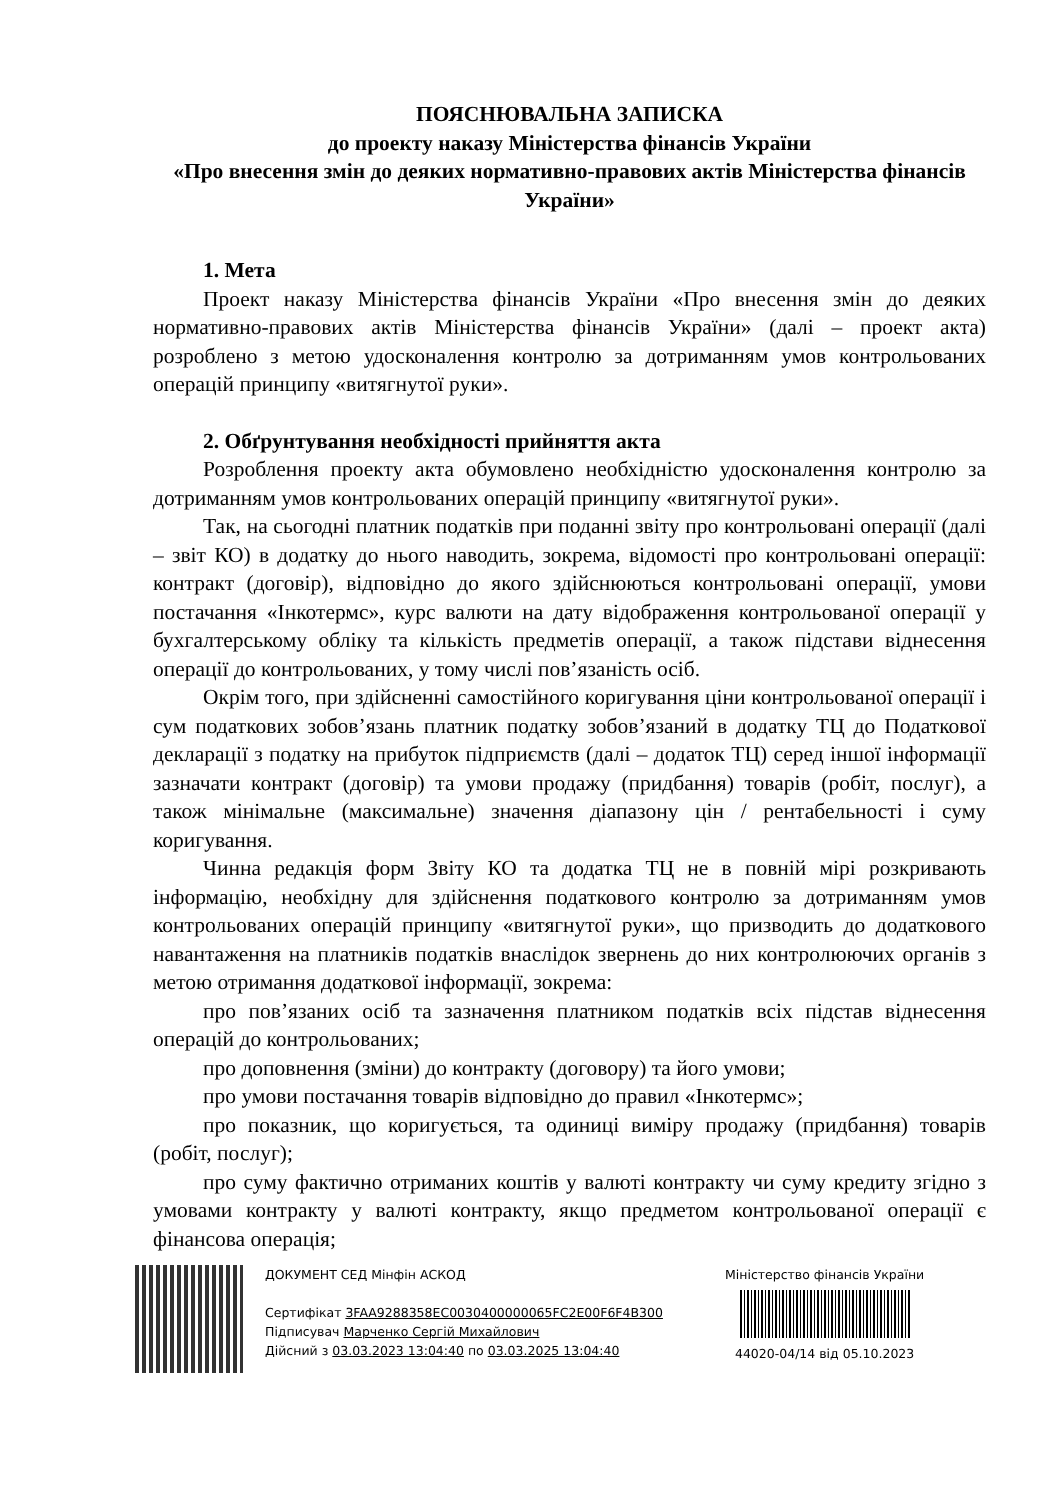ПОЯСНЮВАЛЬНА ЗАПИСКА
до проекту наказу Міністерства фінансів України
«Про внесення змін до деяких нормативно-правових актів Міністерства фінансів України»
1. Мета
Проект наказу Міністерства фінансів України «Про внесення змін до деяких нормативно-правових актів Міністерства фінансів України» (далі – проект акта) розроблено з метою удосконалення контролю за дотриманням умов контрольованих операцій принципу «витягнутої руки».
2. Обґрунтування необхідності прийняття акта
Розроблення проекту акта обумовлено необхідністю удосконалення контролю за дотриманням умов контрольованих операцій принципу «витягнутої руки».
Так, на сьогодні платник податків при поданні звіту про контрольовані операції (далі – звіт КО) в додатку до нього наводить, зокрема, відомості про контрольовані операції: контракт (договір), відповідно до якого здійснюються контрольовані операції, умови постачання «Інкотермс», курс валюти на дату відображення контрольованої операції у бухгалтерському обліку та кількість предметів операції, а також підстави віднесення операції до контрольованих, у тому числі пов’язаність осіб.
Окрім того, при здійсненні самостійного коригування ціни контрольованої операції і сум податкових зобов’язань платник податку зобов’язаний в додатку ТЦ до Податкової декларації з податку на прибуток підприємств (далі – додаток ТЦ) серед іншої інформації зазначати контракт (договір) та умови продажу (придбання) товарів (робіт, послуг), а також мінімальне (максимальне) значення діапазону цін / рентабельності і суму коригування.
Чинна редакція форм Звіту КО та додатка ТЦ не в повній мірі розкривають інформацію, необхідну для здійснення податкового контролю за дотриманням умов контрольованих операцій принципу «витягнутої руки», що призводить до додаткового навантаження на платників податків внаслідок звернень до них контролюючих органів з метою отримання додаткової інформації, зокрема:
про пов’язаних осіб та зазначення платником податків всіх підстав віднесення операцій до контрольованих;
про доповнення (зміни) до контракту (договору) та його умови;
про умови постачання товарів відповідно до правил «Інкотермс»;
про показник, що коригується, та одиниці виміру продажу (придбання) товарів (робіт, послуг);
про суму фактично отриманих коштів у валюті контракту чи суму кредиту згідно з умовами контракту у валюті контракту, якщо предметом контрольованої операції є фінансова операція;
ДОКУМЕНТ СЕД Мінфін АСКОД
Сертифікат 3FAA9288358EC0030400000065FC2E00F6F4B300
Підписувач Марченко Сергій Михайлович
Дійсний з 03.03.2023 13:04:40 по 03.03.2025 13:04:40
Міністерство фінансів України
44020-04/14 від 05.10.2023